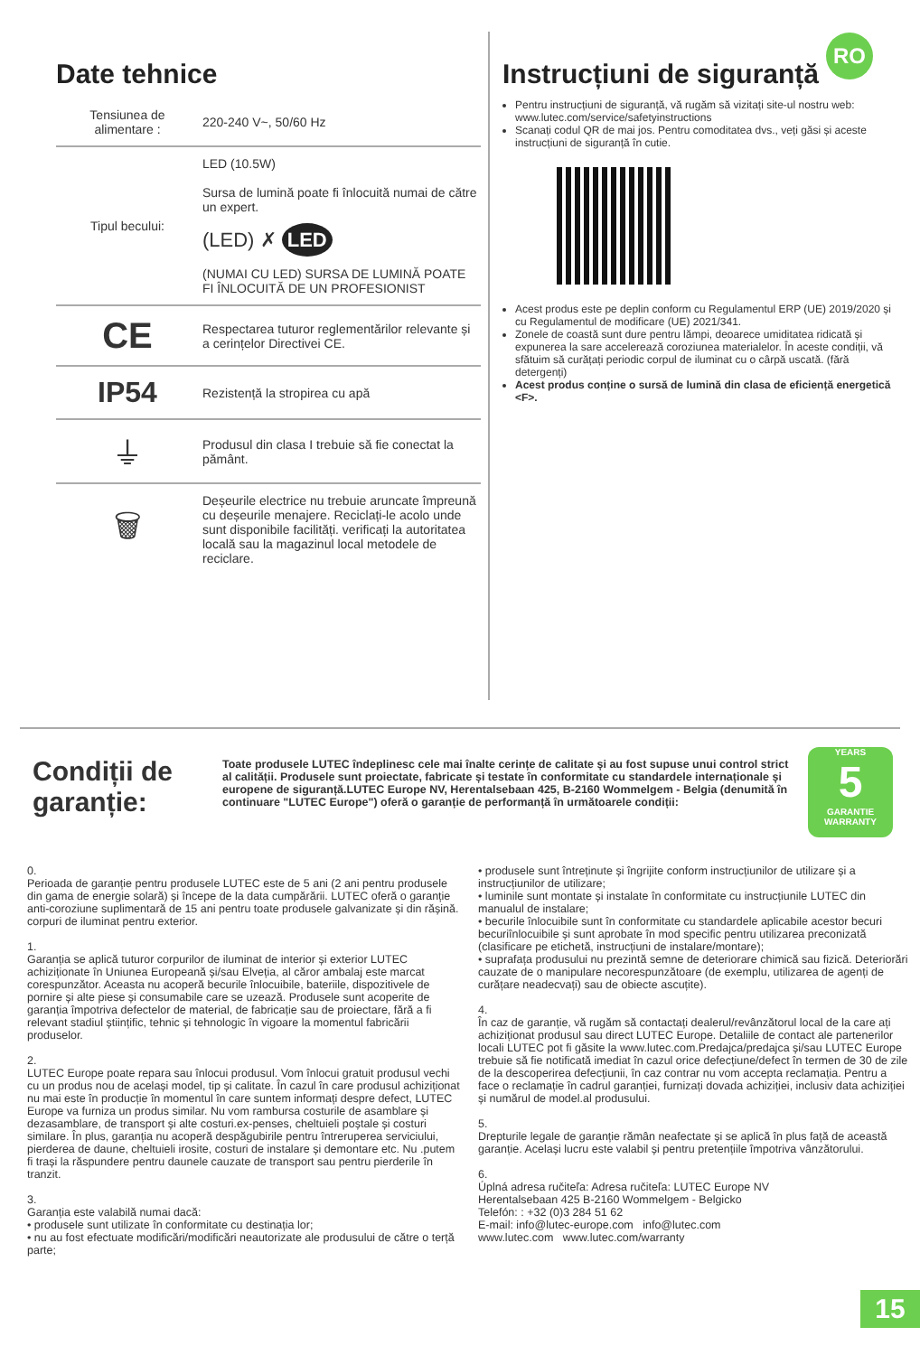RO
Date tehnice
| Tensiunea de alimentare : | 220-240 V~, 50/60 Hz |
| Tipul becului: | LED (10.5W) Sursa de lumină poate fi înlocuită numai de către un expert. (LED) ✗ LED (NUMAI CU LED) SURSA DE LUMINĂ POATE FI ÎNLOCUITĂ DE UN PROFESIONIST |
| CE | Respectarea tuturor reglementărilor relevante și a cerințelor Directivei CE. |
| IP54 | Rezistență la stropirea cu apă |
| ⏚ | Produsul din clasa I trebuie să fie conectat la pământ. |
| 🗑 | Deșeurile electrice nu trebuie aruncate împreună cu deșeurile menajere. Reciclați-le acolo unde sunt disponibile facilități. verificați la autoritatea locală sau la magazinul local metodele de reciclare. |
Instrucțiuni de siguranță
Pentru instrucțiuni de siguranță, vă rugăm să vizitați site-ul nostru web: www.lutec.com/service/safetyinstructions
Scanați codul QR de mai jos. Pentru comoditatea dvs., veți găsi și aceste instrucțiuni de siguranță în cutie.
Acest produs este pe deplin conform cu Regulamentul ERP (UE) 2019/2020 și cu Regulamentul de modificare (UE) 2021/341.
Zonele de coastă sunt dure pentru lămpi, deoarece umiditatea ridicată și expunerea la sare accelerează coroziunea materialelor. În aceste condiții, vă sfătuim să curățați periodic corpul de iluminat cu o cârpă uscată. (fără detergenți)
Acest produs conține o sursă de lumină din clasa de eficiență energetică <F>.
Condiții de garanție:
Toate produsele LUTEC îndeplinesc cele mai înalte cerințe de calitate și au fost supuse unui control strict al calității. Produsele sunt proiectate, fabricate și testate în conformitate cu standardele internaționale și europene de siguranță.LUTEC Europe NV, Herentalsebaan 425, B-2160 Wommelgem - Belgia (denumită în continuare "LUTEC Europe") oferă o garanție de performanță în următoarele condiții:
YEARS
5
GARANTIE
WARRANTY
0.
Perioada de garanție pentru produsele LUTEC este de 5 ani (2 ani pentru produsele din gama de energie solară) și începe de la data cumpărării. LUTEC oferă o garanție anti-coroziune suplimentară de 15 ani pentru toate produsele galvanizate și din rășină. corpuri de iluminat pentru exterior.
1.
Garanția se aplică tuturor corpurilor de iluminat de interior și exterior LUTEC achiziționate în Uniunea Europeană și/sau Elveția, al căror ambalaj este marcat corespunzător. Aceasta nu acoperă becurile înlocuibile, bateriile, dispozitivele de pornire și alte piese și consumabile care se uzează. Produsele sunt acoperite de garanția împotriva defectelor de material, de fabricație sau de proiectare, fără a fi relevant stadiul științific, tehnic și tehnologic în vigoare la momentul fabricării produselor.
2.
LUTEC Europe poate repara sau înlocui produsul. Vom înlocui gratuit produsul vechi cu un produs nou de același model, tip și calitate. În cazul în care produsul achiziționat nu mai este în producție în momentul în care suntem informați despre defect, LUTEC Europe va furniza un produs similar. Nu vom rambursa costurile de asamblare și dezasamblare, de transport și alte costuri.ex-penses, cheltuieli poștale și costuri similare. În plus, garanția nu acoperă despăgubirile pentru întreruperea serviciului, pierderea de daune, cheltuieli irosite, costuri de instalare și demontare etc. Nu .putem fi trași la răspundere pentru daunele cauzate de transport sau pentru pierderile în tranzit.
3.
Garanția este valabilă numai dacă:
• produsele sunt utilizate în conformitate cu destinația lor;
• nu au fost efectuate modificări/modificări neautorizate ale produsului de către o terță parte;
• produsele sunt întreținute și îngrijite conform instrucțiunilor de utilizare și a instrucțiunilor de utilizare;
• luminile sunt montate și instalate în conformitate cu instrucțiunile LUTEC din manualul de instalare;
• becurile înlocuibile sunt în conformitate cu standardele aplicabile acestor becuri becuriînlocuibile și sunt aprobate în mod specific pentru utilizarea preconizată (clasificare pe etichetă, instrucțiuni de instalare/montare);
• suprafața produsului nu prezintă semne de deteriorare chimică sau fizică. Deteriorări cauzate de o manipulare necorespunzătoare (de exemplu, utilizarea de agenți de curățare neadecvați) sau de obiecte ascuțite).
4.
În caz de garanție, vă rugăm să contactați dealerul/revânzătorul local de la care ați achiziționat produsul sau direct LUTEC Europe. Detaliile de contact ale partenerilor locali LUTEC pot fi găsite la www.lutec.com.Predajca/predajca și/sau LUTEC Europe trebuie să fie notificată imediat în cazul orice defecțiune/defect în termen de 30 de zile de la descoperirea defecțiunii, în caz contrar nu vom accepta reclamația. Pentru a face o reclamație în cadrul garanției, furnizați dovada achiziției, inclusiv data achiziției și numărul de model.al produsului.
5.
Drepturile legale de garanție rămân neafectate și se aplică în plus față de această garanție. Același lucru este valabil și pentru pretențiile împotriva vânzătorului.
6.
Úplná adresa ručiteľa: Adresa ručiteľa: LUTEC Europe NV
Herentalsebaan 425 B-2160 Wommelgem - Belgicko
Telefón: : +32 (0)3 284 51 62
E-mail: info@lutec-europe.com info@lutec.com
www.lutec.com www.lutec.com/warranty
15